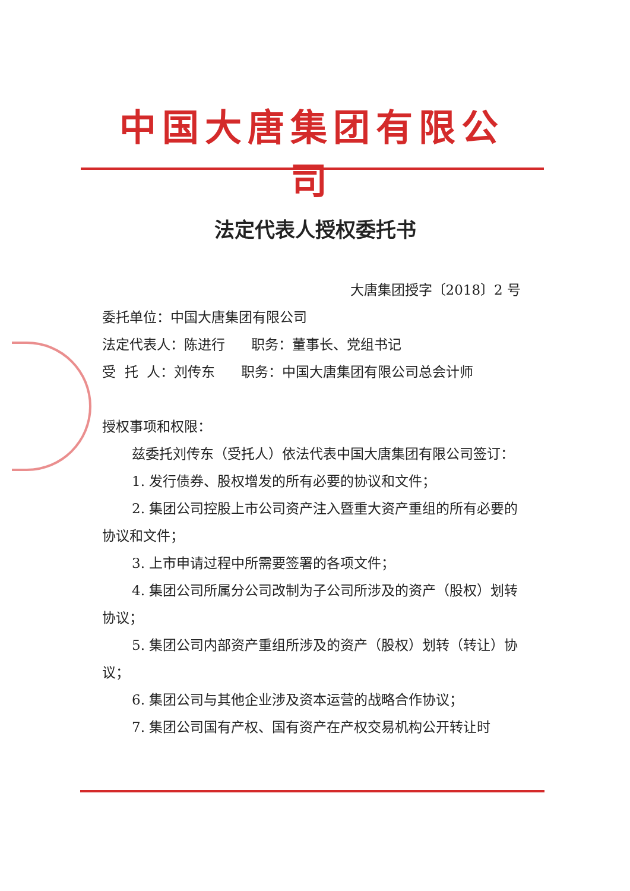中国大唐集团有限公司
法定代表人授权委托书
大唐集团授字〔2018〕2 号
委托单位：中国大唐集团有限公司
法定代表人：陈进行 职务：董事长、党组书记
受 托 人：刘传东 职务：中国大唐集团有限公司总会计师
授权事项和权限：
兹委托刘传东（受托人）依法代表中国大唐集团有限公司签订：
1. 发行债券、股权增发的所有必要的协议和文件；
2. 集团公司控股上市公司资产注入暨重大资产重组的所有必要的协议和文件；
3. 上市申请过程中所需要签署的各项文件；
4. 集团公司所属分公司改制为子公司所涉及的资产（股权）划转协议；
5. 集团公司内部资产重组所涉及的资产（股权）划转（转让）协议；
6. 集团公司与其他企业涉及资本运营的战略合作协议；
7. 集团公司国有产权、国有资产在产权交易机构公开转让时